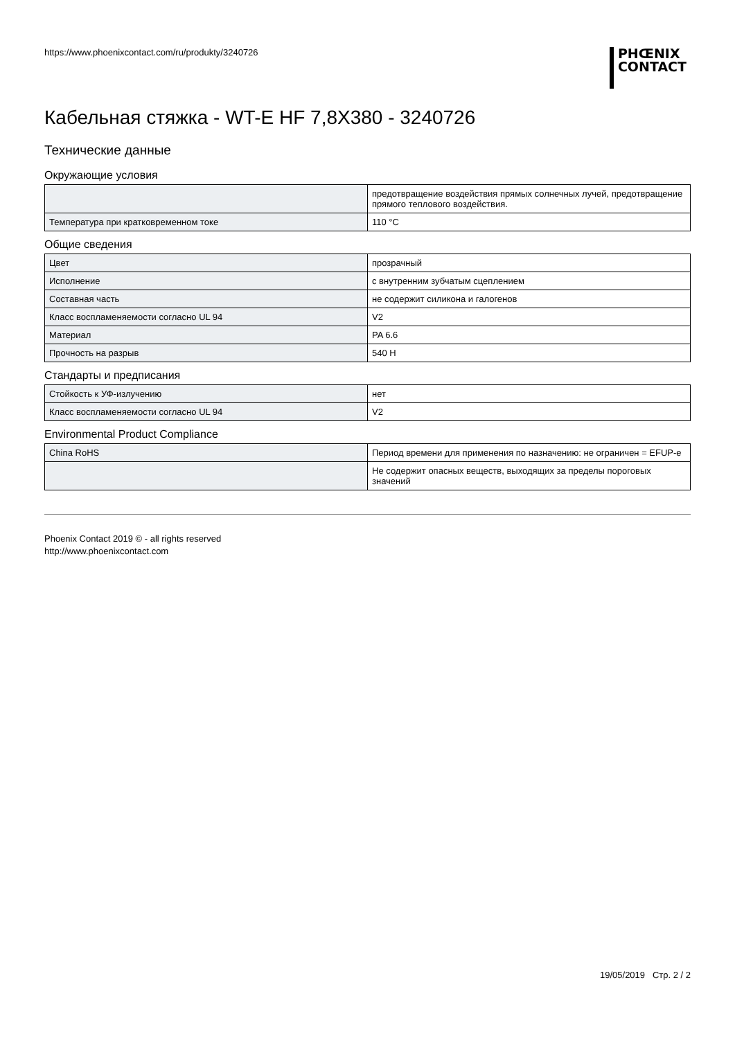https://www.phoenixcontact.com/ru/produkty/3240726
PHŒNIX
CONTACT
Кабельная стяжка - WT-E HF 7,8X380 - 3240726
Технические данные
Окружающие условия
| | предотвращение воздействия прямых солнечных лучей, предотвращение прямого теплового воздействия. |
| Температура при кратковременном токе | 110 °C |
Общие сведения
| Цвет | прозрачный |
| Исполнение | с внутренним зубчатым сцеплением |
| Составная часть | не содержит силикона и галогенов |
| Класс воспламеняемости согласно UL 94 | V2 |
| Материал | PA 6.6 |
| Прочность на разрыв | 540 Н |
Стандарты и предписания
| Стойкость к УФ-излучению | нет |
| Класс воспламеняемости согласно UL 94 | V2 |
Environmental Product Compliance
| China RoHS | Период времени для применения по назначению: не ограничен = EFUP-e |
| | Не содержит опасных веществ, выходящих за пределы пороговых значений |
Phoenix Contact 2019 © - all rights reserved
http://www.phoenixcontact.com
19/05/2019 Стр. 2 / 2